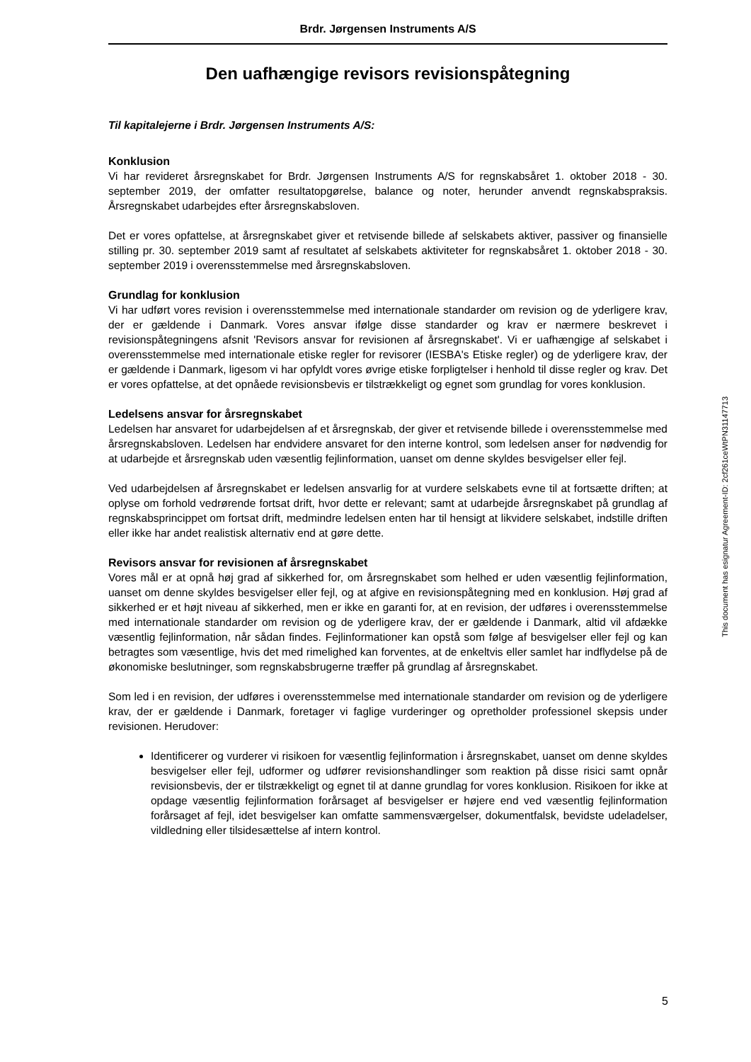Brdr. Jørgensen Instruments A/S
Den uafhængige revisors revisionspåtegning
Til kapitalejerne i Brdr. Jørgensen Instruments A/S:
Konklusion
Vi har revideret årsregnskabet for Brdr. Jørgensen Instruments A/S for regnskabsåret 1. oktober 2018 - 30. september 2019, der omfatter resultatopgørelse, balance og noter, herunder anvendt regnskabspraksis. Årsregnskabet udarbejdes efter årsregnskabsloven.
Det er vores opfattelse, at årsregnskabet giver et retvisende billede af selskabets aktiver, passiver og finansielle stilling pr. 30. september 2019 samt af resultatet af selskabets aktiviteter for regnskabsåret 1. oktober 2018 - 30. september 2019 i overensstemmelse med årsregnskabsloven.
Grundlag for konklusion
Vi har udført vores revision i overensstemmelse med internationale standarder om revision og de yderligere krav, der er gældende i Danmark. Vores ansvar ifølge disse standarder og krav er nærmere beskrevet i revisionspåtegningens afsnit 'Revisors ansvar for revisionen af årsregnskabet'. Vi er uafhængige af selskabet i overensstemmelse med internationale etiske regler for revisorer (IESBA's Etiske regler) og de yderligere krav, der er gældende i Danmark, ligesom vi har opfyldt vores øvrige etiske forpligtelser i henhold til disse regler og krav. Det er vores opfattelse, at det opnåede revisionsbevis er tilstrækkeligt og egnet som grundlag for vores konklusion.
Ledelsens ansvar for årsregnskabet
Ledelsen har ansvaret for udarbejdelsen af et årsregnskab, der giver et retvisende billede i overensstemmelse med årsregnskabsloven. Ledelsen har endvidere ansvaret for den interne kontrol, som ledelsen anser for nødvendig for at udarbejde et årsregnskab uden væsentlig fejlinformation, uanset om denne skyldes besvigelser eller fejl.
Ved udarbejdelsen af årsregnskabet er ledelsen ansvarlig for at vurdere selskabets evne til at fortsætte driften; at oplyse om forhold vedrørende fortsat drift, hvor dette er relevant; samt at udarbejde årsregnskabet på grundlag af regnskabsprincippet om fortsat drift, medmindre ledelsen enten har til hensigt at likvidere selskabet, indstille driften eller ikke har andet realistisk alternativ end at gøre dette.
Revisors ansvar for revisionen af årsregnskabet
Vores mål er at opnå høj grad af sikkerhed for, om årsregnskabet som helhed er uden væsentlig fejlinformation, uanset om denne skyldes besvigelser eller fejl, og at afgive en revisionspåtegning med en konklusion. Høj grad af sikkerhed er et højt niveau af sikkerhed, men er ikke en garanti for, at en revision, der udføres i overensstemmelse med internationale standarder om revision og de yderligere krav, der er gældende i Danmark, altid vil afdække væsentlig fejlinformation, når sådan findes. Fejlinformationer kan opstå som følge af besvigelser eller fejl og kan betragtes som væsentlige, hvis det med rimelighed kan forventes, at de enkeltvis eller samlet har indflydelse på de økonomiske beslutninger, som regnskabsbrugerne træffer på grundlag af årsregnskabet.
Som led i en revision, der udføres i overensstemmelse med internationale standarder om revision og de yderligere krav, der er gældende i Danmark, foretager vi faglige vurderinger og opretholder professionel skepsis under revisionen. Herudover:
Identificerer og vurderer vi risikoen for væsentlig fejlinformation i årsregnskabet, uanset om denne skyldes besvigelser eller fejl, udformer og udfører revisionshandlinger som reaktion på disse risici samt opnår revisionsbevis, der er tilstrækkeligt og egnet til at danne grundlag for vores konklusion. Risikoen for ikke at opdage væsentlig fejlinformation forårsaget af besvigelser er højere end ved væsentlig fejlinformation forårsaget af fejl, idet besvigelser kan omfatte sammensværgelser, dokumentfalsk, bevidste udeladelser, vildledning eller tilsidesættelse af intern kontrol.
This document has esignatur Agreement-ID: 2cf261ceWtPN31147713
5